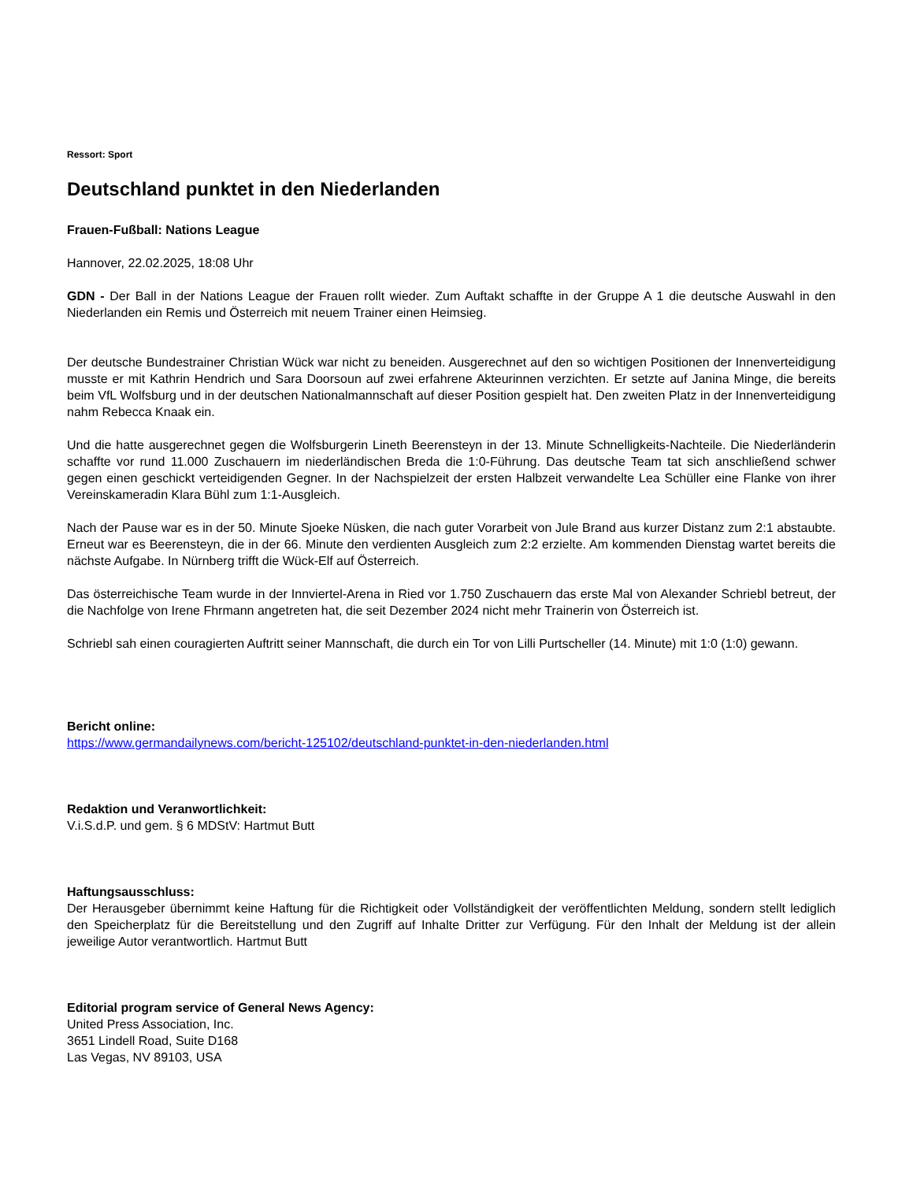Ressort: Sport
Deutschland punktet in den Niederlanden
Frauen-Fußball: Nations League
Hannover, 22.02.2025, 18:08 Uhr
GDN - Der Ball in der Nations League der Frauen rollt wieder. Zum Auftakt schaffte in der Gruppe A 1 die deutsche Auswahl in den Niederlanden ein Remis und Österreich mit neuem Trainer einen Heimsieg.
Der deutsche Bundestrainer Christian Wück war nicht zu beneiden. Ausgerechnet auf den so wichtigen Positionen der Innenverteidigung musste er mit Kathrin Hendrich und Sara Doorsoun auf zwei erfahrene Akteurinnen verzichten. Er setzte auf Janina Minge, die bereits beim VfL Wolfsburg und in der deutschen Nationalmannschaft auf dieser Position gespielt hat. Den zweiten Platz in der Innenverteidigung nahm Rebecca Knaak ein.
Und die hatte ausgerechnet gegen die Wolfsburgerin Lineth Beerensteyn in der 13. Minute Schnelligkeits-Nachteile. Die Niederländerin schaffte vor rund 11.000 Zuschauern im niederländischen Breda die 1:0-Führung. Das deutsche Team tat sich anschließend schwer gegen einen geschickt verteidigenden Gegner. In der Nachspielzeit der ersten Halbzeit verwandelte Lea Schüller eine Flanke von ihrer Vereinskameradin Klara Bühl zum 1:1-Ausgleich.
Nach der Pause war es in der 50. Minute Sjoeke Nüsken, die nach guter Vorarbeit von Jule Brand aus kurzer Distanz zum 2:1 abstaubte. Erneut war es Beerensteyn, die in der 66. Minute den verdienten Ausgleich zum 2:2 erzielte. Am kommenden Dienstag wartet bereits die nächste Aufgabe. In Nürnberg trifft die Wück-Elf auf Österreich.
Das österreichische Team wurde in der Innviertel-Arena in Ried vor 1.750 Zuschauern das erste Mal von Alexander Schriebl betreut, der die Nachfolge von Irene Fhrmann angetreten hat, die seit Dezember 2024 nicht mehr Trainerin von Österreich ist.
Schriebl sah einen couragierten Auftritt seiner Mannschaft, die durch ein Tor von Lilli Purtscheller (14. Minute) mit 1:0 (1:0) gewann.
Bericht online:
https://www.germandailynews.com/bericht-125102/deutschland-punktet-in-den-niederlanden.html
Redaktion und Veranwortlichkeit:
V.i.S.d.P. und gem. § 6 MDStV: Hartmut Butt
Haftungsausschluss:
Der Herausgeber übernimmt keine Haftung für die Richtigkeit oder Vollständigkeit der veröffentlichten Meldung, sondern stellt lediglich den Speicherplatz für die Bereitstellung und den Zugriff auf Inhalte Dritter zur Verfügung. Für den Inhalt der Meldung ist der allein jeweilige Autor verantwortlich. Hartmut Butt
Editorial program service of General News Agency:
United Press Association, Inc.
3651 Lindell Road, Suite D168
Las Vegas, NV 89103, USA